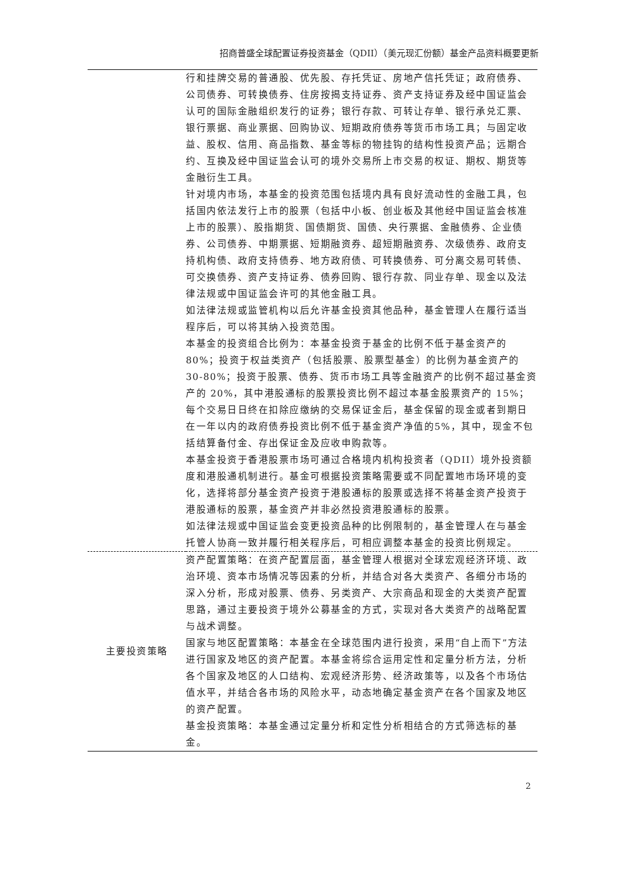招商普盛全球配置证券投资基金（QDII）（美元现汇份额）基金产品资料概要更新
| | 行和挂牌交易的普通股、优先股、存托凭证、房地产信托凭证；政府债券、公司债券、可转换债券、住房按揭支持证券、资产支持证券及经中国证监会认可的国际金融组织发行的证券；银行存款、可转让存单、银行承兑汇票、银行票据、商业票据、回购协议、短期政府债券等货币市场工具；与固定收益、股权、信用、商品指数、基金等标的物挂钩的结构性投资产品；远期合约、互换及经中国证监会认可的境外交易所上市交易的权证、期权、期货等金融衍生工具。 针对境内市场，本基金的投资范围包括境内具有良好流动性的金融工具，包括国内依法发行上市的股票（包括中小板、创业板及其他经中国证监会核准上市的股票）、股指期货、国债期货、国债、央行票据、金融债券、企业债券、公司债券、中期票据、短期融资券、超短期融资券、次级债券、政府支持机构债、政府支持债券、地方政府债、可转换债券、可分离交易可转债、可交换债券、资产支持证券、债券回购、银行存款、同业存单、现金以及法律法规或中国证监会许可的其他金融工具。 如法律法规或监管机构以后允许基金投资其他品种，基金管理人在履行适当程序后，可以将其纳入投资范围。 本基金的投资组合比例为：本基金投资于基金的比例不低于基金资产的80%；投资于权益类资产（包括股票、股票型基金）的比例为基金资产的 30-80%；投资于股票、债券、货币市场工具等金融资产的比例不超过基金资产的 20%，其中港股通标的股票投资比例不超过本基金股票资产的 15%；每个交易日日终在扣除应缴纳的交易保证金后，基金保留的现金或者到期日在一年以内的政府债券投资比例不低于基金资产净值的5%，其中，现金不包括结算备付金、存出保证金及应收申购款等。 本基金投资于香港股票市场可通过合格境内机构投资者（QDII）境外投资额度和港股通机制进行。基金可根据投资策略需要或不同配置地市场环境的变化，选择将部分基金资产投资于港股通标的股票或选择不将基金资产投资于港股通标的股票，基金资产并非必然投资港股通标的股票。 如法律法规或中国证监会变更投资品种的比例限制的，基金管理人在与基金托管人协商一致并履行相关程序后，可相应调整本基金的投资比例规定。 |
| 主要投资策略 | 资产配置策略：在资产配置层面，基金管理人根据对全球宏观经济环境、政治环境、资本市场情况等因素的分析，并结合对各大类资产、各细分市场的深入分析，形成对股票、债券、另类资产、大宗商品和现金的大类资产配置思路，通过主要投资于境外公募基金的方式，实现对各大类资产的战略配置与战术调整。 国家与地区配置策略：本基金在全球范围内进行投资，采用“自上而下”方法进行国家及地区的资产配置。本基金将综合运用定性和定量分析方法，分析各个国家及地区的人口结构、宏观经济形势、经济政策等，以及各个市场估值水平，并结合各市场的风险水平，动态地确定基金资产在各个国家及地区的资产配置。 基金投资策略：本基金通过定量分析和定性分析相结合的方式筛选标的基金。 |
2